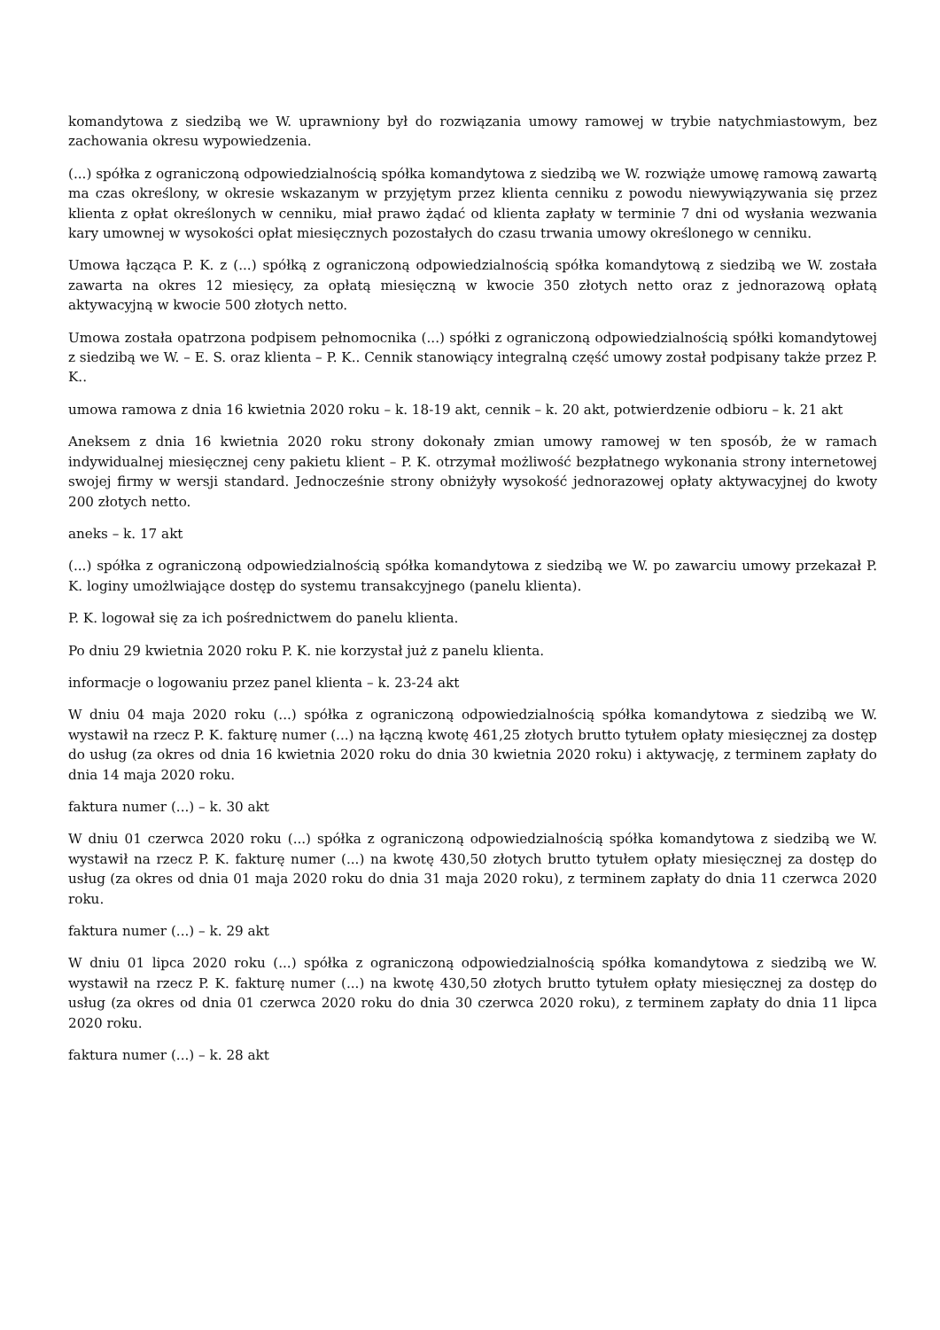komandytowa z siedzibą we W. uprawniony był do rozwiązania umowy ramowej w trybie natychmiastowym, bez zachowania okresu wypowiedzenia.
(...) spółka z ograniczoną odpowiedzialnością spółka komandytowa z siedzibą we W. rozwiąże umowę ramową zawartą ma czas określony, w okresie wskazanym w przyjętym przez klienta cenniku z powodu niewywiązywania się przez klienta z opłat określonych w cenniku, miał prawo żądać od klienta zapłaty w terminie 7 dni od wysłania wezwania kary umownej w wysokości opłat miesięcznych pozostałych do czasu trwania umowy określonego w cenniku.
Umowa łącząca P. K. z (...) spółką z ograniczoną odpowiedzialnością spółka komandytową z siedzibą we W. została zawarta na okres 12 miesięcy, za opłatą miesięczną w kwocie 350 złotych netto oraz z jednorazową opłatą aktywacyjną w kwocie 500 złotych netto.
Umowa została opatrzona podpisem pełnomocnika (...) spółki z ograniczoną odpowiedzialnością spółki komandytowej z siedzibą we W. – E. S. oraz klienta – P. K.. Cennik stanowiący integralną część umowy został podpisany także przez P. K..
umowa ramowa z dnia 16 kwietnia 2020 roku – k. 18-19 akt, cennik – k. 20 akt, potwierdzenie odbioru – k. 21 akt
Aneksem z dnia 16 kwietnia 2020 roku strony dokonały zmian umowy ramowej w ten sposób, że w ramach indywidualnej miesięcznej ceny pakietu klient – P. K. otrzymał możliwość bezpłatnego wykonania strony internetowej swojej firmy w wersji standard. Jednocześnie strony obniżyły wysokość jednorazowej opłaty aktywacyjnej do kwoty 200 złotych netto.
aneks – k. 17 akt
(...) spółka z ograniczoną odpowiedzialnością spółka komandytowa z siedzibą we W. po zawarciu umowy przekazał P. K. loginy umożlwiające dostęp do systemu transakcyjnego (panelu klienta).
P. K. logował się za ich pośrednictwem do panelu klienta.
Po dniu 29 kwietnia 2020 roku P. K. nie korzystał już z panelu klienta.
informacje o logowaniu przez panel klienta – k. 23-24 akt
W dniu 04 maja 2020 roku (...) spółka z ograniczoną odpowiedzialnością spółka komandytowa z siedzibą we W. wystawił na rzecz P. K. fakturę numer (...) na łączną kwotę 461,25 złotych brutto tytułem opłaty miesięcznej za dostęp do usług (za okres od dnia 16 kwietnia 2020 roku do dnia 30 kwietnia 2020 roku) i aktywację, z terminem zapłaty do dnia 14 maja 2020 roku.
faktura numer (...) – k. 30 akt
W dniu 01 czerwca 2020 roku (...) spółka z ograniczoną odpowiedzialnością spółka komandytowa z siedzibą we W. wystawił na rzecz P. K. fakturę numer (...) na kwotę 430,50 złotych brutto tytułem opłaty miesięcznej za dostęp do usług (za okres od dnia 01 maja 2020 roku do dnia 31 maja 2020 roku), z terminem zapłaty do dnia 11 czerwca 2020 roku.
faktura numer (...) – k. 29 akt
W dniu 01 lipca 2020 roku (...) spółka z ograniczoną odpowiedzialnością spółka komandytowa z siedzibą we W. wystawił na rzecz P. K. fakturę numer (...) na kwotę 430,50 złotych brutto tytułem opłaty miesięcznej za dostęp do usług (za okres od dnia 01 czerwca 2020 roku do dnia 30 czerwca 2020 roku), z terminem zapłaty do dnia 11 lipca 2020 roku.
faktura numer (...) – k. 28 akt